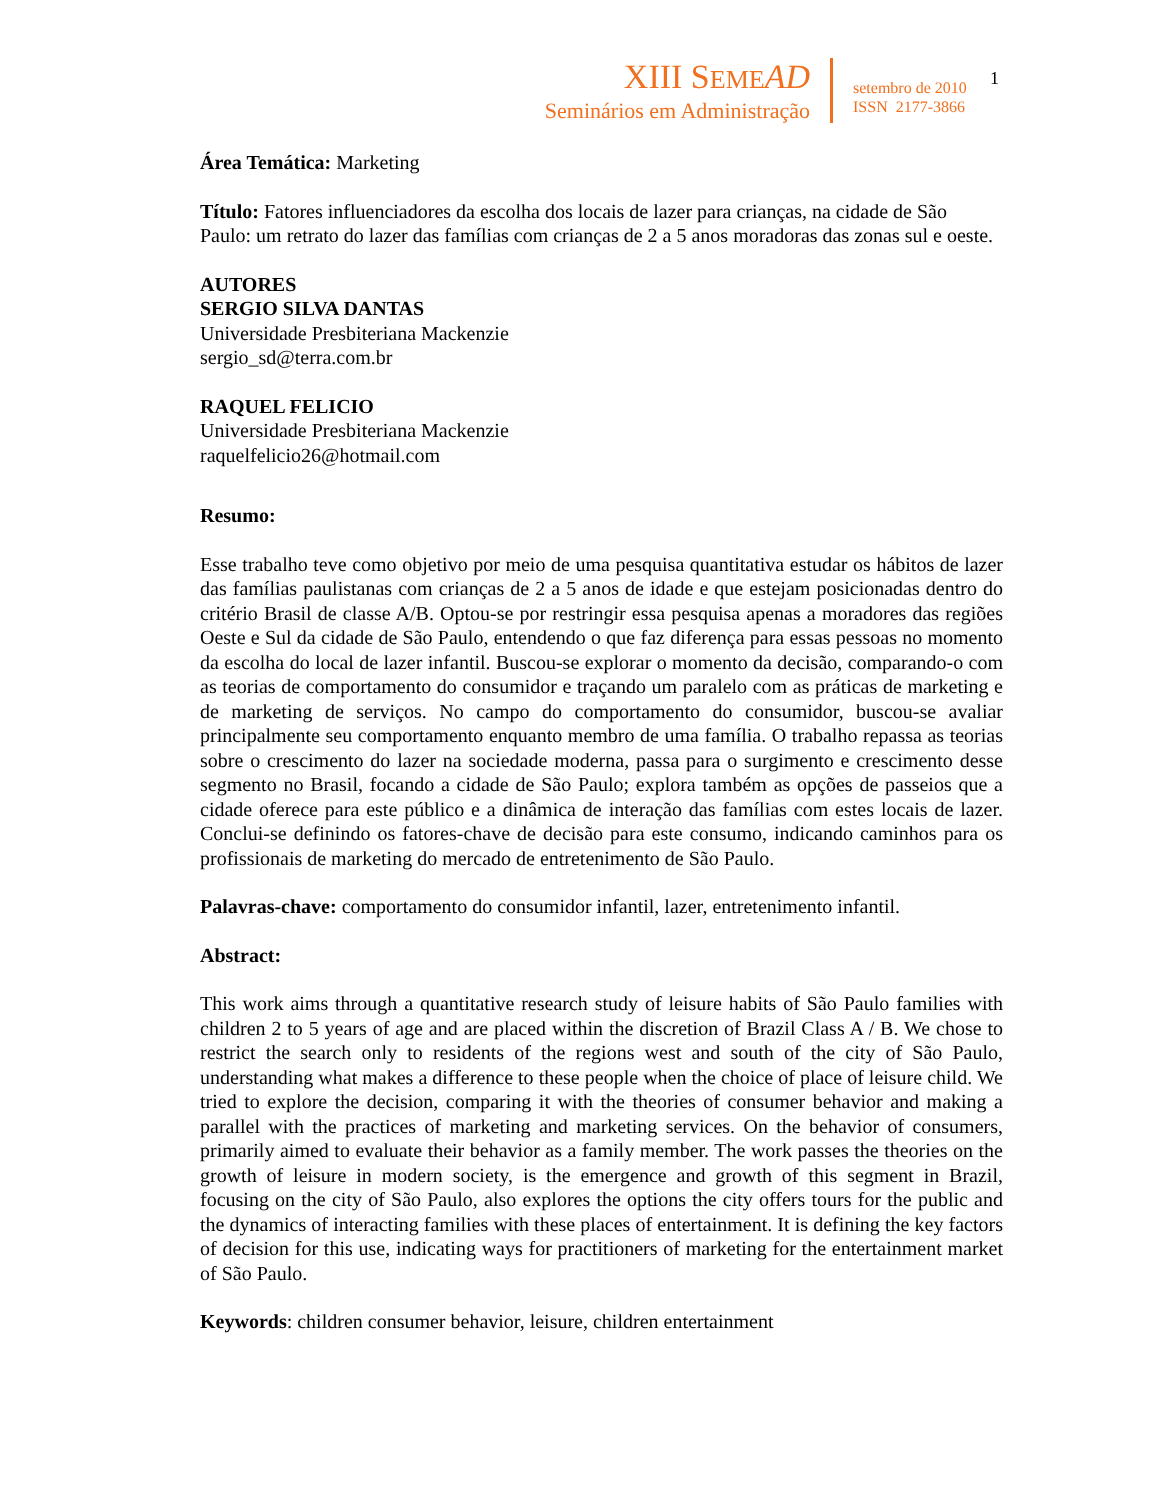XIII SEME AD
Seminários em Administração
setembro de 2010
ISSN 2177-3866
1
Área Temática: Marketing
Título: Fatores influenciadores da escolha dos locais de lazer para crianças, na cidade de São Paulo: um retrato do lazer das famílias com crianças de 2 a 5 anos moradoras das zonas sul e oeste.
AUTORES
SERGIO SILVA DANTAS
Universidade Presbiteriana Mackenzie
sergio_sd@terra.com.br
RAQUEL FELICIO
Universidade Presbiteriana Mackenzie
raquelfelicio26@hotmail.com
Resumo:
Esse trabalho teve como objetivo por meio de uma pesquisa quantitativa estudar os hábitos de lazer das famílias paulistanas com crianças de 2 a 5 anos de idade e que estejam posicionadas dentro do critério Brasil de classe A/B. Optou-se por restringir essa pesquisa apenas a moradores das regiões Oeste e Sul da cidade de São Paulo, entendendo o que faz diferença para essas pessoas no momento da escolha do local de lazer infantil. Buscou-se explorar o momento da decisão, comparando-o com as teorias de comportamento do consumidor e traçando um paralelo com as práticas de marketing e de marketing de serviços. No campo do comportamento do consumidor, buscou-se avaliar principalmente seu comportamento enquanto membro de uma família. O trabalho repassa as teorias sobre o crescimento do lazer na sociedade moderna, passa para o surgimento e crescimento desse segmento no Brasil, focando a cidade de São Paulo; explora também as opções de passeios que a cidade oferece para este público e a dinâmica de interação das famílias com estes locais de lazer. Conclui-se definindo os fatores-chave de decisão para este consumo, indicando caminhos para os profissionais de marketing do mercado de entretenimento de São Paulo.
Palavras-chave: comportamento do consumidor infantil, lazer, entretenimento infantil.
Abstract:
This work aims through a quantitative research study of leisure habits of São Paulo families with children 2 to 5 years of age and are placed within the discretion of Brazil Class A / B. We chose to restrict the search only to residents of the regions west and south of the city of São Paulo, understanding what makes a difference to these people when the choice of place of leisure child. We tried to explore the decision, comparing it with the theories of consumer behavior and making a parallel with the practices of marketing and marketing services. On the behavior of consumers, primarily aimed to evaluate their behavior as a family member. The work passes the theories on the growth of leisure in modern society, is the emergence and growth of this segment in Brazil, focusing on the city of São Paulo, also explores the options the city offers tours for the public and the dynamics of interacting families with these places of entertainment. It is defining the key factors of decision for this use, indicating ways for practitioners of marketing for the entertainment market of São Paulo.
Keywords: children consumer behavior, leisure, children entertainment